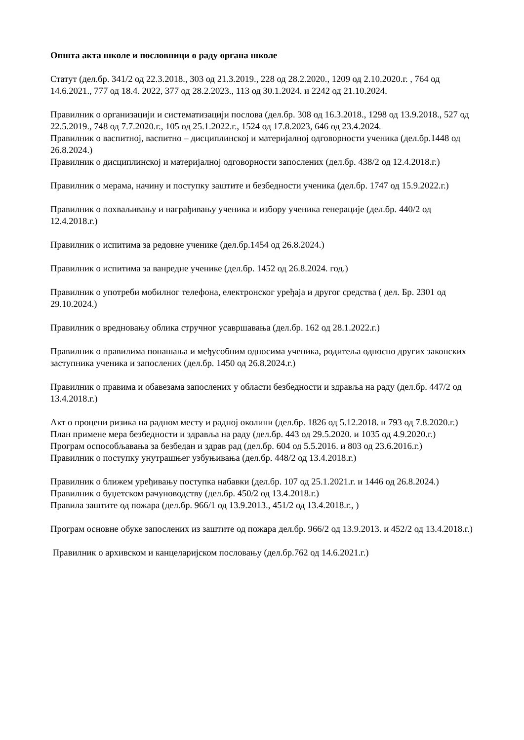Општа акта школе и пословници о раду органа школе
Статут (дел.бр. 341/2 од 22.3.2018., 303 од 21.3.2019., 228 од 28.2.2020., 1209 од 2.10.2020.г. , 764 од 14.6.2021., 777 од 18.4. 2022, 377 од 28.2.2023., 113 од 30.1.2024. и 2242 од 21.10.2024.
Правилник о организацији и систематизацији послова (дел.бр. 308 од 16.3.2018., 1298 од 13.9.2018., 527 од 22.5.2019., 748 од 7.7.2020.г., 105 од 25.1.2022.г., 1524 од 17.8.2023, 646 од 23.4.2024.
Правилник о васпитној, васпитно – дисциплинској и материјалној одговорности ученика (дел.бр.1448 од 26.8.2024.)
Правилник о дисциплинској и материјалној одговорности запослених (дел.бр. 438/2 од 12.4.2018.г.)
Правилник о мерама, начину и поступку заштите и безбедности ученика (дел.бр. 1747 од 15.9.2022.г.)
Правилник о похваљивању и награђивању ученика и избору ученика генерације (дел.бр. 440/2 од 12.4.2018.г.)
Правилник о испитима за редовне ученике (дел.бр.1454 од 26.8.2024.)
Правилник о испитима за ванредне ученике (дел.бр. 1452 од 26.8.2024. год.)
Правилник о употреби мобилног телефона, електронског уређаја и другог средства ( дел. Бр. 2301 од 29.10.2024.)
Правилник о вредновању облика стручног усавршавања (дел.бр. 162 од 28.1.2022.г.)
Правилник о правилима понашања и међусобним односима ученика, родитеља односно других законских заступника ученика и запослених (дел.бр. 1450 од 26.8.2024.г.)
Правилник о правима и обавезама запослених у области безбедности и здравља на раду (дел.бр. 447/2 од 13.4.2018.г.)
Акт о процени ризика на радном месту и радној околини (дел.бр. 1826 од 5.12.2018. и 793 од 7.8.2020.г.)
План примене мера безбедности и здравља на раду (дел.бр. 443 од 29.5.2020. и 1035 од 4.9.2020.г.)
Програм оспособљавања за безбедан и здрав рад (дел.бр. 604 од 5.5.2016. и 803 од 23.6.2016.г.)
Правилник о поступку унутрашњег узбуњивања (дел.бр. 448/2 од 13.4.2018.г.)
Правилник о ближем уређивању поступка набавки (дел.бр. 107 од 25.1.2021.г. и 1446 од 26.8.2024.)
Правилник о буџетском рачуноводству (дел.бр. 450/2 од 13.4.2018.г.)
Правила заштите од пожара (дел.бр. 966/1 од 13.9.2013., 451/2 од 13.4.2018.г., )
Програм основне обуке запослених из заштите од пожара дел.бр. 966/2 од 13.9.2013. и 452/2 од 13.4.2018.г.)
Правилник о архивском и канцеларијском пословању (дел.бр.762 од 14.6.2021.г.)